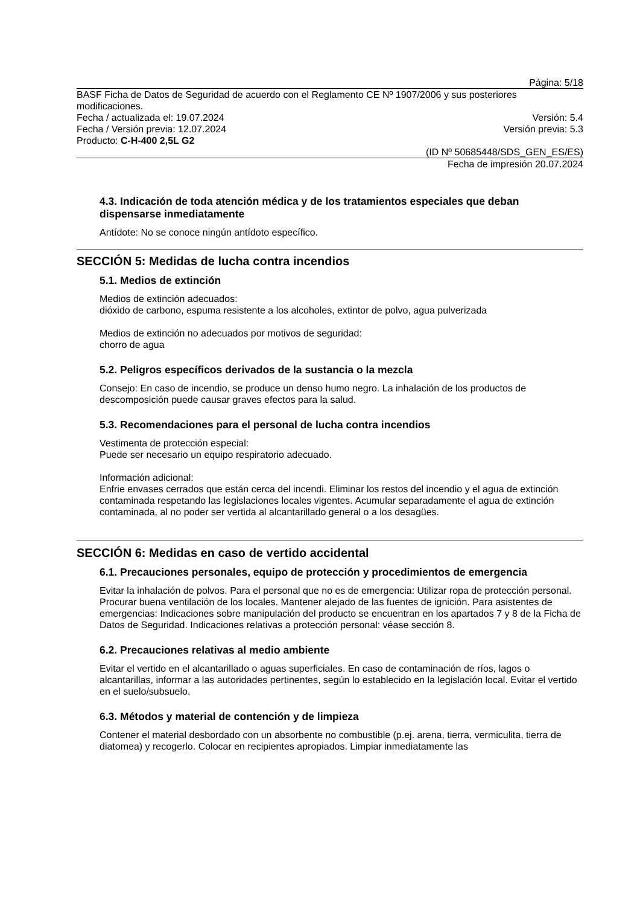Página: 5/18
BASF Ficha de Datos de Seguridad de acuerdo con el Reglamento CE Nº 1907/2006 y sus posteriores modificaciones.
Fecha / actualizada el: 19.07.2024 Versión: 5.4
Fecha / Versión previa: 12.07.2024 Versión previa: 5.3
Producto: C-H-400 2,5L G2
(ID Nº 50685448/SDS_GEN_ES/ES)
Fecha de impresión 20.07.2024
4.3. Indicación de toda atención médica y de los tratamientos especiales que deban dispensarse inmediatamente
Antídote: No se conoce ningún antídoto específico.
SECCIÓN 5: Medidas de lucha contra incendios
5.1. Medios de extinción
Medios de extinción adecuados:
dióxido de carbono, espuma resistente a los alcoholes, extintor de polvo, agua pulverizada
Medios de extinción no adecuados por motivos de seguridad:
chorro de agua
5.2. Peligros específicos derivados de la sustancia o la mezcla
Consejo: En caso de incendio, se produce un denso humo negro. La inhalación de los productos de descomposición puede causar graves efectos para la salud.
5.3. Recomendaciones para el personal de lucha contra incendios
Vestimenta de protección especial:
Puede ser necesario un equipo respiratorio adecuado.
Información adicional:
Enfrie envases cerrados que están cerca del incendi. Eliminar los restos del incendio y el agua de extinción contaminada respetando las legislaciones locales vigentes. Acumular separadamente el agua de extinción contaminada, al no poder ser vertida al alcantarillado general o a los desagües.
SECCIÓN 6: Medidas en caso de vertido accidental
6.1. Precauciones personales, equipo de protección y procedimientos de emergencia
Evitar la inhalación de polvos. Para el personal que no es de emergencia: Utilizar ropa de protección personal. Procurar buena ventilación de los locales. Mantener alejado de las fuentes de ignición. Para asistentes de emergencias: Indicaciones sobre manipulación del producto se encuentran en los apartados 7 y 8 de la Ficha de Datos de Seguridad. Indicaciones relativas a protección personal: véase sección 8.
6.2. Precauciones relativas al medio ambiente
Evitar el vertido en el alcantarillado o aguas superficiales. En caso de contaminación de ríos, lagos o alcantarillas, informar a las autoridades pertinentes, según lo establecido en la legislación local. Evitar el vertido en el suelo/subsuelo.
6.3. Métodos y material de contención y de limpieza
Contener el material desbordado con un absorbente no combustible (p.ej. arena, tierra, vermiculita, tierra de diatomea) y recogerlo. Colocar en recipientes apropiados. Limpiar inmediatamente las